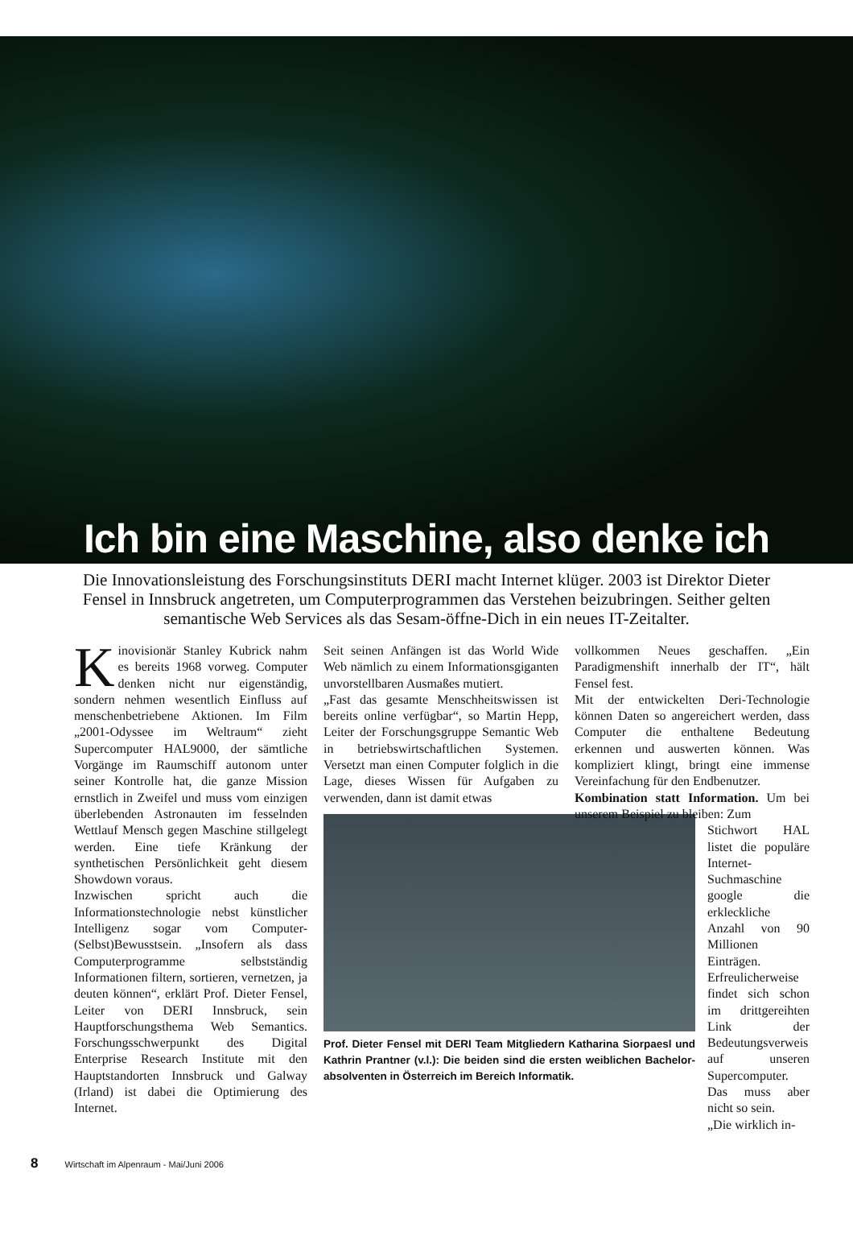Ich bin eine Maschine, also denke ich
Die Innovationsleistung des Forschungsinstituts DERI macht Internet klüger. 2003 ist Direktor Dieter Fensel in Innsbruck angetreten, um Computerprogrammen das Verstehen beizubringen. Seither gelten semantische Web Services als das Sesam-öffne-Dich in ein neues IT-Zeitalter.
Kinovisionär Stanley Kubrick nahm es bereits 1968 vorweg. Computer denken nicht nur eigenständig, sondern nehmen wesentlich Einfluss auf menschenbetriebene Aktionen. Im Film „2001-Odyssee im Weltraum“ zieht Supercomputer HAL9000, der sämtliche Vorgänge im Raumschiff autonom unter seiner Kontrolle hat, die ganze Mission ernstlich in Zweifel und muss vom einzigen überlebenden Astronauten im fesselnden Wettlauf Mensch gegen Maschine stillgelegt werden. Eine tiefe Kränkung der synthetischen Persönlichkeit geht diesem Showdown voraus.
Inzwischen spricht auch die Informationstechnologie nebst künstlicher Intelligenz sogar vom Computer-(Selbst)Bewusstsein. „Insofern als dass Computerprogramme selbstständig Informationen filtern, sortieren, vernetzen, ja deuten können“, erklärt Prof. Dieter Fensel, Leiter von DERI Innsbruck, sein Hauptforschungsthema Web Semantics. Forschungsschwerpunkt des Digital Enterprise Research Institute mit den Hauptstandorten Innsbruck und Galway (Irland) ist dabei die Optimierung des Internet.
Seit seinen Anfängen ist das World Wide Web nämlich zu einem Informationsgiganten unvorstellbaren Ausmaßes mutiert.
„Fast das gesamte Menschheitswissen ist bereits online verfügbar“, so Martin Hepp, Leiter der Forschungsgruppe Semantic Web in betriebswirtschaftlichen Systemen. Versetzt man einen Computer folglich in die Lage, dieses Wissen für Aufgaben zu verwenden, dann ist damit etwas
Prof. Dieter Fensel mit DERI Team Mitgliedern Katharina Siorpaesl und Kathrin Prantner (v.l.): Die beiden sind die ersten weiblichen Bachelor-absolventen in Österreich im Bereich Informatik.
vollkommen Neues geschaffen. „Ein Paradigmenshift innerhalb der IT“, hält Fensel fest.
Mit der entwickelten Deri-Technologie können Daten so angereichert werden, dass Computer die enthaltene Bedeutung erkennen und auswerten können. Was kompliziert klingt, bringt eine immense Vereinfachung für den Endbenutzer.
Kombination statt Information. Um bei unserem Beispiel zu bleiben: Zum
Stichwort HAL listet die populäre Internet-Suchmaschine google die erkleckliche Anzahl von 90 Millionen Einträgen. Erfreulicherweise findet sich schon im drittgereihten Link der Bedeutungsverweis auf unseren Supercomputer. Das muss aber nicht so sein.
„Die wirklich in-
8 Wirtschaft im Alpenraum - Mai/Juni 2006